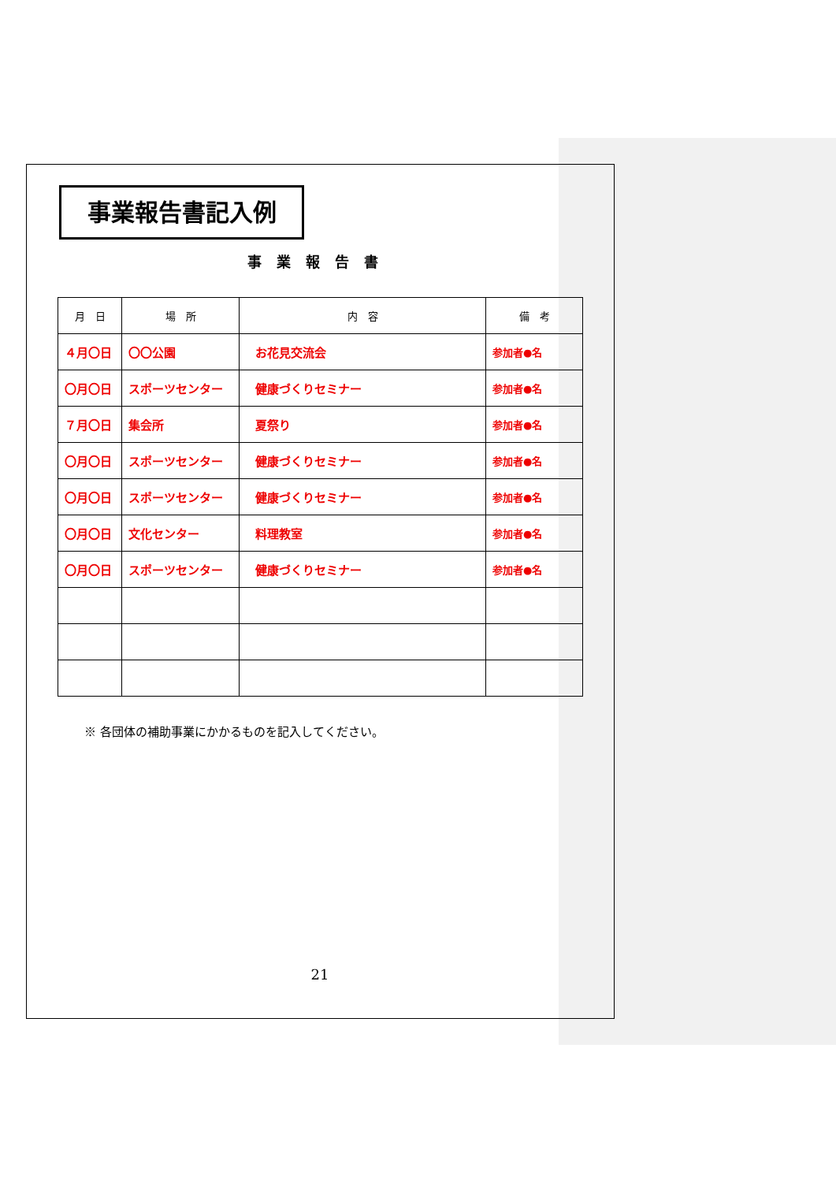事業報告書記入例
事業報告書
| 月 日 | 場 所 | 内 容 | 備 考 |
| --- | --- | --- | --- |
| ４月〇日 | 〇〇公園 | お花見交流会 | 参加者●名 |
| 〇月〇日 | スポーツセンター | 健康づくりセミナー | 参加者●名 |
| ７月〇日 | 集会所 | 夏祭り | 参加者●名 |
| 〇月〇日 | スポーツセンター | 健康づくりセミナー | 参加者●名 |
| 〇月〇日 | スポーツセンター | 健康づくりセミナー | 参加者●名 |
| 〇月〇日 | 文化センター | 料理教室 | 参加者●名 |
| 〇月〇日 | スポーツセンター | 健康づくりセミナー | 参加者●名 |
※ 各団体の補助事業にかかるものを記入してください。
21